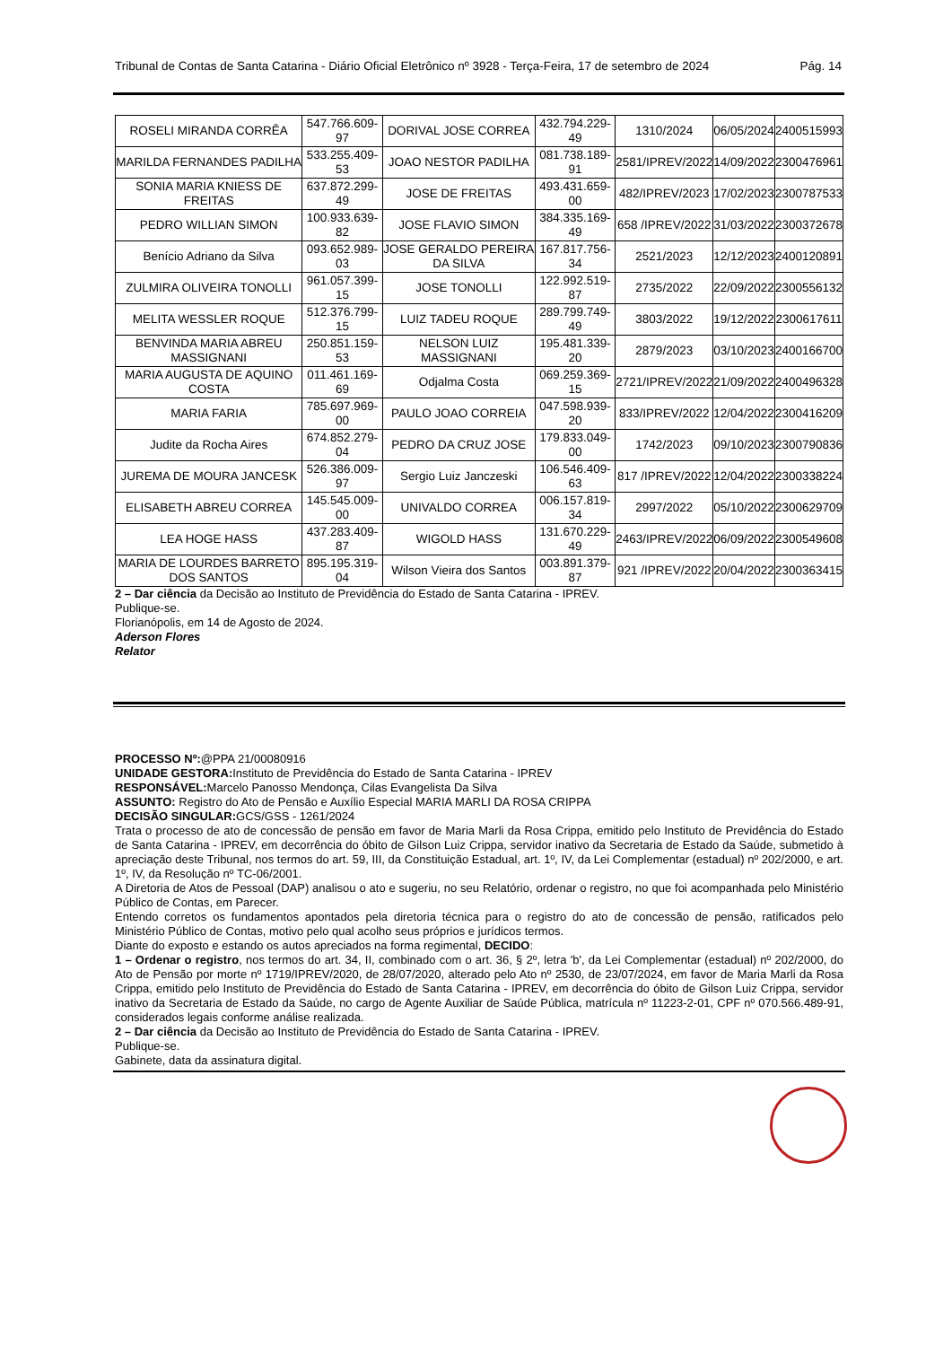Tribunal de Contas de Santa Catarina - Diário Oficial Eletrônico nº 3928 - Terça-Feira, 17 de setembro de 2024 Pág. 14
| ROSELI MIRANDA CORRÊA | 547.766.609-97 | DORIVAL JOSE CORREA | 432.794.229-49 | 1310/2024 | 06/05/2024 | 2400515993 |
| MARILDA FERNANDES PADILHA | 533.255.409-53 | JOAO NESTOR PADILHA | 081.738.189-91 | 2581/IPREV/2022 | 14/09/2022 | 2300476961 |
| SONIA MARIA KNIESS DE FREITAS | 637.872.299-49 | JOSE DE FREITAS | 493.431.659-00 | 482/IPREV/2023 | 17/02/2023 | 2300787533 |
| PEDRO WILLIAN SIMON | 100.933.639-82 | JOSE FLAVIO SIMON | 384.335.169-49 | 658 /IPREV/2022 | 31/03/2022 | 2300372678 |
| Benício Adriano da Silva | 093.652.989-03 | JOSE GERALDO PEREIRA DA SILVA | 167.817.756-34 | 2521/2023 | 12/12/2023 | 2400120891 |
| ZULMIRA OLIVEIRA TONOLLI | 961.057.399-15 | JOSE TONOLLI | 122.992.519-87 | 2735/2022 | 22/09/2022 | 2300556132 |
| MELITA WESSLER ROQUE | 512.376.799-15 | LUIZ TADEU ROQUE | 289.799.749-49 | 3803/2022 | 19/12/2022 | 2300617611 |
| BENVINDA MARIA ABREU MASSIGNANI | 250.851.159-53 | NELSON LUIZ MASSIGNANI | 195.481.339-20 | 2879/2023 | 03/10/2023 | 2400166700 |
| MARIA AUGUSTA DE AQUINO COSTA | 011.461.169-69 | Odjalma Costa | 069.259.369-15 | 2721/IPREV/2022 | 21/09/2022 | 2400496328 |
| MARIA FARIA | 785.697.969-00 | PAULO JOAO CORREIA | 047.598.939-20 | 833/IPREV/2022 | 12/04/2022 | 2300416209 |
| Judite da Rocha Aires | 674.852.279-04 | PEDRO DA CRUZ JOSE | 179.833.049-00 | 1742/2023 | 09/10/2023 | 2300790836 |
| JUREMA DE MOURA JANCESK | 526.386.009-97 | Sergio Luiz Janczeski | 106.546.409-63 | 817 /IPREV/2022 | 12/04/2022 | 2300338224 |
| ELISABETH ABREU CORREA | 145.545.009-00 | UNIVALDO CORREA | 006.157.819-34 | 2997/2022 | 05/10/2022 | 2300629709 |
| LEA HOGE HASS | 437.283.409-87 | WIGOLD HASS | 131.670.229-49 | 2463/IPREV/2022 | 06/09/2022 | 2300549608 |
| MARIA DE LOURDES BARRETO DOS SANTOS | 895.195.319-04 | Wilson Vieira dos Santos | 003.891.379-87 | 921 /IPREV/2022 | 20/04/2022 | 2300363415 |
2 – Dar ciência da Decisão ao Instituto de Previdência do Estado de Santa Catarina - IPREV.
Publique-se.
Florianópolis, em 14 de Agosto de 2024.
Aderson Flores
Relator
PROCESSO Nº:@PPA 21/00080916
UNIDADE GESTORA: Instituto de Previdência do Estado de Santa Catarina - IPREV
RESPONSÁVEL: Marcelo Panosso Mendonça, Cilas Evangelista Da Silva
ASSUNTO: Registro do Ato de Pensão e Auxílio Especial MARIA MARLI DA ROSA CRIPPA
DECISÃO SINGULAR: GCS/GSS - 1261/2024
Trata o processo de ato de concessão de pensão em favor de Maria Marli da Rosa Crippa, emitido pelo Instituto de Previdência do Estado de Santa Catarina - IPREV, em decorrência do óbito de Gilson Luiz Crippa, servidor inativo da Secretaria de Estado da Saúde, submetido à apreciação deste Tribunal, nos termos do art. 59, III, da Constituição Estadual, art. 1º, IV, da Lei Complementar (estadual) nº 202/2000, e art. 1º, IV, da Resolução nº TC-06/2001.
A Diretoria de Atos de Pessoal (DAP) analisou o ato e sugeriu, no seu Relatório, ordenar o registro, no que foi acompanhada pelo Ministério Público de Contas, em Parecer.
Entendo corretos os fundamentos apontados pela diretoria técnica para o registro do ato de concessão de pensão, ratificados pelo Ministério Público de Contas, motivo pelo qual acolho seus próprios e jurídicos termos.
Diante do exposto e estando os autos apreciados na forma regimental, DECIDO:
1 – Ordenar o registro, nos termos do art. 34, II, combinado com o art. 36, § 2º, letra 'b', da Lei Complementar (estadual) nº 202/2000, do Ato de Pensão por morte nº 1719/IPREV/2020, de 28/07/2020, alterado pelo Ato nº 2530, de 23/07/2024, em favor de Maria Marli da Rosa Crippa, emitido pelo Instituto de Previdência do Estado de Santa Catarina - IPREV, em decorrência do óbito de Gilson Luiz Crippa, servidor inativo da Secretaria de Estado da Saúde, no cargo de Agente Auxiliar de Saúde Pública, matrícula nº 11223-2-01, CPF nº 070.566.489-91, considerados legais conforme análise realizada.
2 – Dar ciência da Decisão ao Instituto de Previdência do Estado de Santa Catarina - IPREV.
Publique-se.
Gabinete, data da assinatura digital.